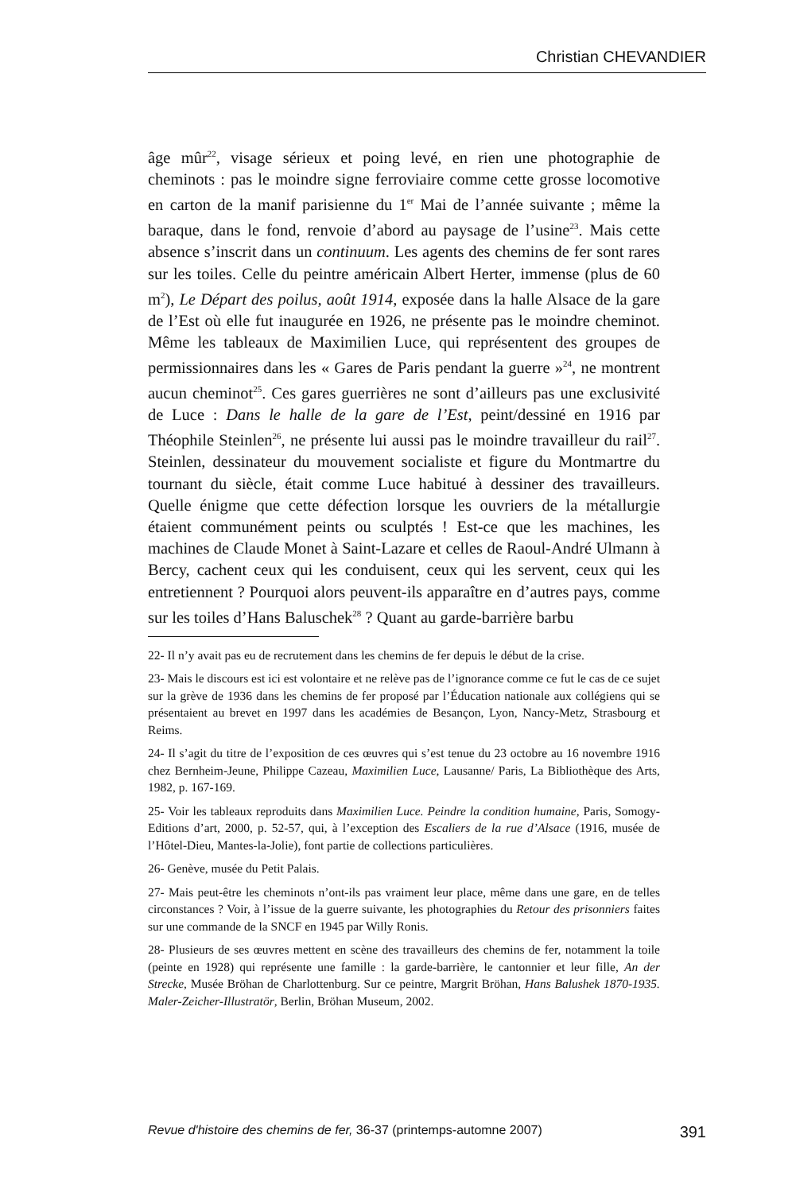Christian CHEVANDIER
âge mûr<sup>22</sup>, visage sérieux et poing levé, en rien une photographie de cheminots : pas le moindre signe ferroviaire comme cette grosse locomotive en carton de la manif parisienne du 1<sup>er</sup> Mai de l’année suivante ; même la baraque, dans le fond, renvoie d’abord au paysage de l’usine<sup>23</sup>. Mais cette absence s’inscrit dans un continuum. Les agents des chemins de fer sont rares sur les toiles. Celle du peintre américain Albert Herter, immense (plus de 60 m<sup>2</sup>), Le Départ des poilus, août 1914, exposée dans la halle Alsace de la gare de l’Est où elle fut inaugurée en 1926, ne présente pas le moindre cheminot. Même les tableaux de Maximilien Luce, qui représentent des groupes de permissionnaires dans les « Gares de Paris pendant la guerre »<sup>24</sup>, ne montrent aucun cheminot<sup>25</sup>. Ces gares guerrières ne sont d’ailleurs pas une exclusivité de Luce : Dans le halle de la gare de l’Est, peint/dessiné en 1916 par Théophile Steinlen<sup>26</sup>, ne présente lui aussi pas le moindre travailleur du rail<sup>27</sup>. Steinlen, dessinateur du mouvement socialiste et figure du Montmartre du tournant du siècle, était comme Luce habitué à dessiner des travailleurs. Quelle énigme que cette défection lorsque les ouvriers de la métallurgie étaient communément peints ou sculptés ! Est-ce que les machines, les machines de Claude Monet à Saint-Lazare et celles de Raoul-André Ulmann à Bercy, cachent ceux qui les conduisent, ceux qui les servent, ceux qui les entretiennent ? Pourquoi alors peuvent-ils apparaître en d’autres pays, comme sur les toiles d’Hans Baluschek<sup>28</sup> ? Quant au garde-barrière barbu
22- Il n’y avait pas eu de recrutement dans les chemins de fer depuis le début de la crise.
23- Mais le discours est ici est volontaire et ne relève pas de l’ignorance comme ce fut le cas de ce sujet sur la grève de 1936 dans les chemins de fer proposé par l’Éducation nationale aux collégiens qui se présentaient au brevet en 1997 dans les académies de Besançon, Lyon, Nancy-Metz, Strasbourg et Reims.
24- Il s’agit du titre de l’exposition de ces œuvres qui s’est tenue du 23 octobre au 16 novembre 1916 chez Bernheim-Jeune, Philippe Cazeau, Maximilien Luce, Lausanne/ Paris, La Bibliothèque des Arts, 1982, p. 167-169.
25- Voir les tableaux reproduits dans Maximilien Luce. Peindre la condition humaine, Paris, Somogy-Editions d’art, 2000, p. 52-57, qui, à l’exception des Escaliers de la rue d’Alsace (1916, musée de l’Hôtel-Dieu, Mantes-la-Jolie), font partie de collections particulières.
26- Genève, musée du Petit Palais.
27- Mais peut-être les cheminots n’ont-ils pas vraiment leur place, même dans une gare, en de telles circonstances ? Voir, à l’issue de la guerre suivante, les photographies du Retour des prisonniers faites sur une commande de la SNCF en 1945 par Willy Ronis.
28- Plusieurs de ses œuvres mettent en scène des travailleurs des chemins de fer, notamment la toile (peinte en 1928) qui représente une famille : la garde-barrière, le cantonnier et leur fille, An der Strecke, Musée Bröhan de Charlottenburg. Sur ce peintre, Margrit Bröhan, Hans Balushek 1870-1935. Maler-Zeicher-Illustratör, Berlin, Bröhan Museum, 2002.
Revue d'histoire des chemins de fer, 36-37 (printemps-automne 2007) 391